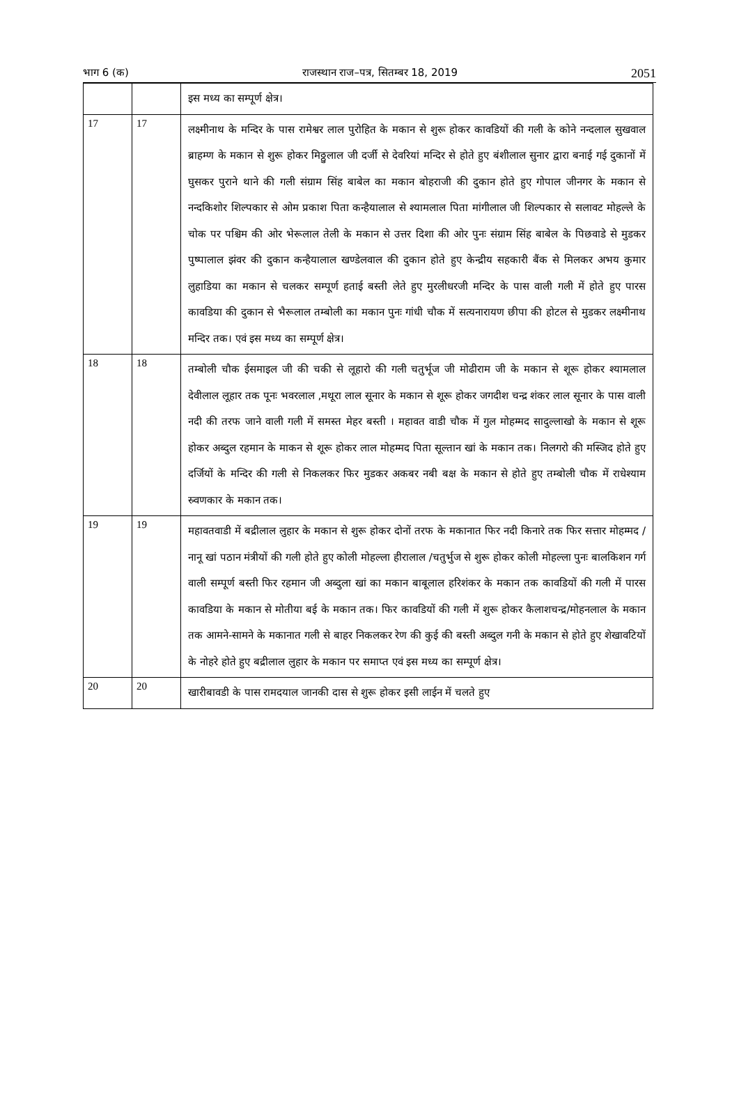भाग 6 (क) राजस्थान राज–पत्र, सितम्बर 18, 2019 2051
| | | इस मध्य का सम्पूर्ण क्षेत्र। |
| 17 | 17 | लक्ष्मीनाथ के मन्दिर के पास रामेश्वर लाल पुरोहित के मकान से शुरू होकर कावडियों की गली के कोने नन्दलाल सुखवाल ब्राहम्ण के मकान से शुरू होकर मिठ्ठुलाल जी दर्जी से देवरियां मन्दिर से होते हुए बंशीलाल सुनार द्वारा बनाई गई दुकानों में घुसकर पुराने थाने की गली संग्राम सिंह बाबेल का मकान बोहराजी की दुकान होते हुए गोपाल जीनगर के मकान से नन्दकिशोर शिल्पकार से ओम प्रकाश पिता कन्हैयालाल से श्यामलाल पिता मांगीलाल जी शिल्पकार से सलावट मोहल्ले के चोक पर पश्चिम की ओर भेरूलाल तेली के मकान से उत्तर दिशा की ओर पुनः संग्राम सिंह बाबेल के पिछवाडे से मुडकर पुष्पालाल झंवर की दुकान कन्हैयालाल खण्डेलवाल की दुकान होते हुए केन्द्रीय सहकारी बैंक से मिलकर अभय कुमार लुहाडिया का मकान से चलकर सम्पूर्ण हताई बस्ती लेते हुए मुरलीधरजी मन्दिर के पास वाली गली में होते हुए पारस कावडिया की दुकान से भैरूलाल तम्बोली का मकान पुनः गांधी चौक में सत्यनारायण छीपा की होटल से मुडकर लक्ष्मीनाथ मन्दिर तक। एवं इस मध्य का सम्पूर्ण क्षेत्र। |
| 18 | 18 | तम्बोली चौक ईसमाइल जी की चकी से लूहारो की गली चतुर्भूज जी मोढीराम जी के मकान से शूरू होकर श्यामलाल देवीलाल लूहार तक पूनः भवरलाल ,मथूरा लाल सूनार के मकान से शूरू होकर जगदीश चन्द्र शंकर लाल सूनार के पास वाली नदी की तरफ जाने वाली गली में समस्त मेहर बस्ती । महावत वाडी चौक में गुल मोहम्मद सादुल्लाखो के मकान से शूरू होकर अब्दुल रहमान के माकन से शूरू होकर लाल मोहम्मद पिता सूल्तान खां के मकान तक। निलगरो की मस्जिद होते हुए दर्जियों के मन्दिर की गली से निकलकर फिर मुडकर अकबर नबी बक्ष के मकान से होते हुए तम्बोली चौक में राधेश्याम स्र्वणकार के मकान तक। |
| 19 | 19 | महावतवाडी में बद्रीलाल लुहार के मकान से शुरू होकर दोनों तरफ के मकानात फिर नदी किनारे तक फिर सत्तार मोहम्मद /नानू खां पठान मंत्रीयों की गली होते हुए कोली मोहल्ला हीरालाल /चतुर्भुज से शुरू होकर कोली मोहल्ला पुनः बालकिशन गर्ग वाली सम्पूर्ण बस्ती फिर रहमान जी अब्दुला खां का मकान बाबूलाल हरिशंकर के मकान तक कावडियों की गली में पारस कावडिया के मकान से मोतीया बई के मकान तक। फिर कावडियों की गली में शुरू होकर कैलाशचन्द्र/मोहनलाल के मकान तक आमने-सामने के मकानात गली से बाहर निकलकर रेण की कुई की बस्ती अब्दुल गनी के मकान से होते हुए शेखावटियों के नोहरे होते हुए बद्रीलाल लुहार के मकान पर समाप्त एवं इस मध्य का सम्पूर्ण क्षेत्र। |
| 20 | 20 | खारीबावडी के पास रामदयाल जानकी दास से शुरू होकर इसी लाईन में चलते हुए |